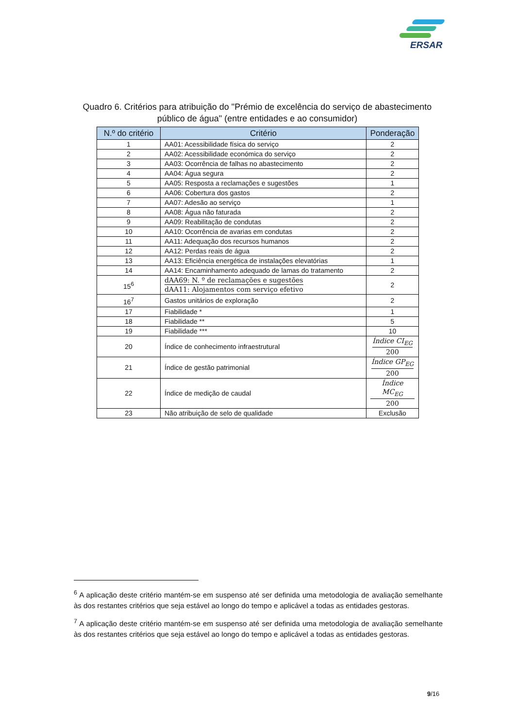ERSAR
Quadro 6. Critérios para atribuição do "Prémio de excelência do serviço de abastecimento público de água" (entre entidades e ao consumidor)
| N.º do critério | Critério | Ponderação |
| --- | --- | --- |
| 1 | AA01: Acessibilidade física do serviço | 2 |
| 2 | AA02: Acessibilidade económica do serviço | 2 |
| 3 | AA03: Ocorrência de falhas no abastecimento | 2 |
| 4 | AA04: Água segura | 2 |
| 5 | AA05: Resposta a reclamações e sugestões | 1 |
| 6 | AA06: Cobertura dos gastos | 2 |
| 7 | AA07: Adesão ao serviço | 1 |
| 8 | AA08: Água não faturada | 2 |
| 9 | AA09: Reabilitação de condutas | 2 |
| 10 | AA10: Ocorrência de avarias em condutas | 2 |
| 11 | AA11: Adequação dos recursos humanos | 2 |
| 12 | AA12: Perdas reais de água | 2 |
| 13 | AA13: Eficiência energética de instalações elevatórias | 1 |
| 14 | AA14: Encaminhamento adequado de lamas do tratamento | 2 |
| 15<sup>6</sup> | dAA69: N. º de reclamações e sugestões dAA11: Alojamentos com serviço efetivo | 2 |
| 16<sup>7</sup> | Gastos unitários de exploração | 2 |
| 17 | Fiabilidade * | 1 |
| 18 | Fiabilidade ** | 5 |
| 19 | Fiabilidade *** | 10 |
| 20 | Índice de conhecimento infraestrutural | Índice CI<sub>EG</sub> 200 |
| 21 | Índice de gestão patrimonial | Índice GP<sub>EG</sub> 200 |
| 22 | Índice de medição de caudal | Índice MC<sub>EG</sub> 200 |
| 23 | Não atribuição de selo de qualidade | Exclusão |
<sup>6</sup> A aplicação deste critério mantém-se em suspenso até ser definida uma metodologia de avaliação semelhante às dos restantes critérios que seja estável ao longo do tempo e aplicável a todas as entidades gestoras.
<sup>7</sup> A aplicação deste critério mantém-se em suspenso até ser definida uma metodologia de avaliação semelhante às dos restantes critérios que seja estável ao longo do tempo e aplicável a todas as entidades gestoras.
9/16